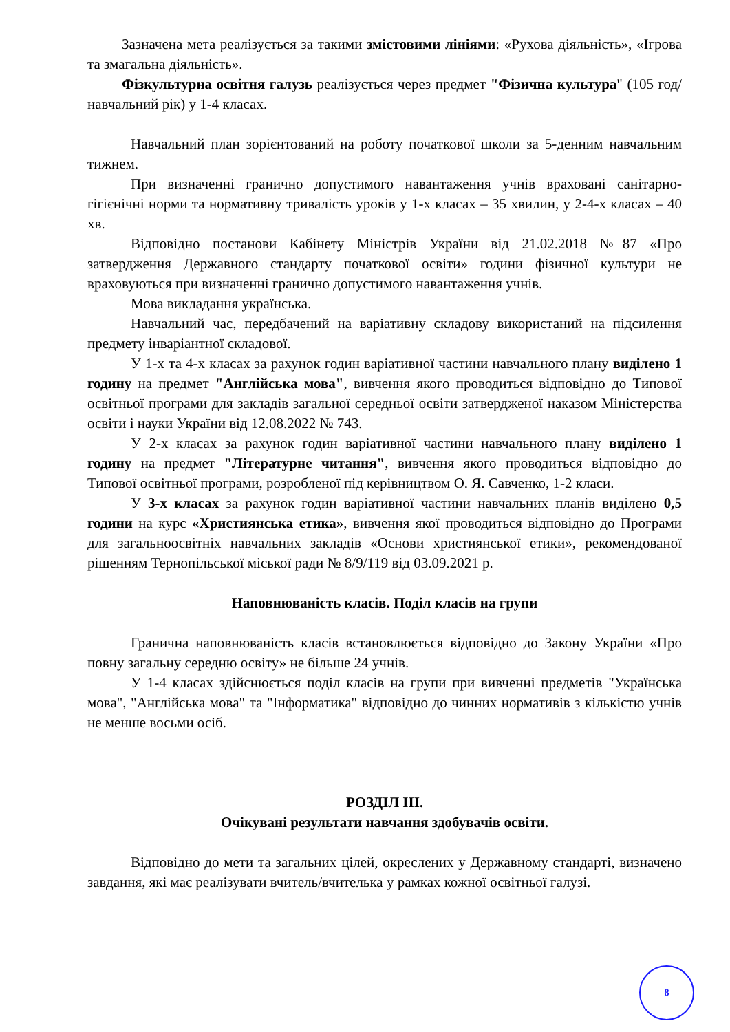Зазначена мета реалізується за такими змістовими лініями: «Рухова діяльність», «Ігрова та змагальна діяльність».
Фізкультурна освітня галузь реалізується через предмет "Фізична культура" (105 год/навчальний рік) у 1-4 класах.
Навчальний план зорієнтований на роботу початкової школи за 5-денним навчальним тижнем.
При визначенні гранично допустимого навантаження учнів враховані санітарно-гігієнічні норми та нормативну тривалість уроків у 1-х класах – 35 хвилин, у 2-4-х класах – 40 хв.
Відповідно постанови Кабінету Міністрів України від 21.02.2018 №87 «Про затвердження Державного стандарту початкової освіти» години фізичної культури не враховуються при визначенні гранично допустимого навантаження учнів.
Мова викладання українська.
Навчальний час, передбачений на варіативну складову використаний на підсилення предмету інваріантної складової.
У 1-х та 4-х класах за рахунок годин варіативної частини навчального плану виділено 1 годину на предмет "Англійська мова", вивчення якого проводиться відповідно до Типової освітньої програми для закладів загальної середньої освіти затвердженої наказом Міністерства освіти і науки України від 12.08.2022 № 743.
У 2-х класах за рахунок годин варіативної частини навчального плану виділено 1 годину на предмет "Літературне читання", вивчення якого проводиться відповідно до Типової освітньої програми, розробленої під керівництвом О. Я. Савченко, 1-2 класи.
У 3-х класах за рахунок годин варіативної частини навчальних планів виділено 0,5 години на курс «Християнська етика», вивчення якої проводиться відповідно до Програми для загальноосвітніх навчальних закладів «Основи християнської етики», рекомендованої рішенням Тернопільської міської ради № 8/9/119 від 03.09.2021 р.
Наповнюваність класів. Поділ класів на групи
Гранична наповнюваність класів встановлюється відповідно до Закону України «Про повну загальну середню освіту» не більше 24 учнів.
У 1-4 класах здійснюється поділ класів на групи при вивченні предметів "Українська мова", "Англійська мова" та "Інформатика" відповідно до чинних нормативів з кількістю учнів не менше восьми осіб.
РОЗДІЛ ІІІ.
Очікувані результати навчання здобувачів освіти.
Відповідно до мети та загальних цілей, окреслених у Державному стандарті, визначено завдання, які має реалізувати вчитель/вчителька у рамках кожної освітньої галузі.
8